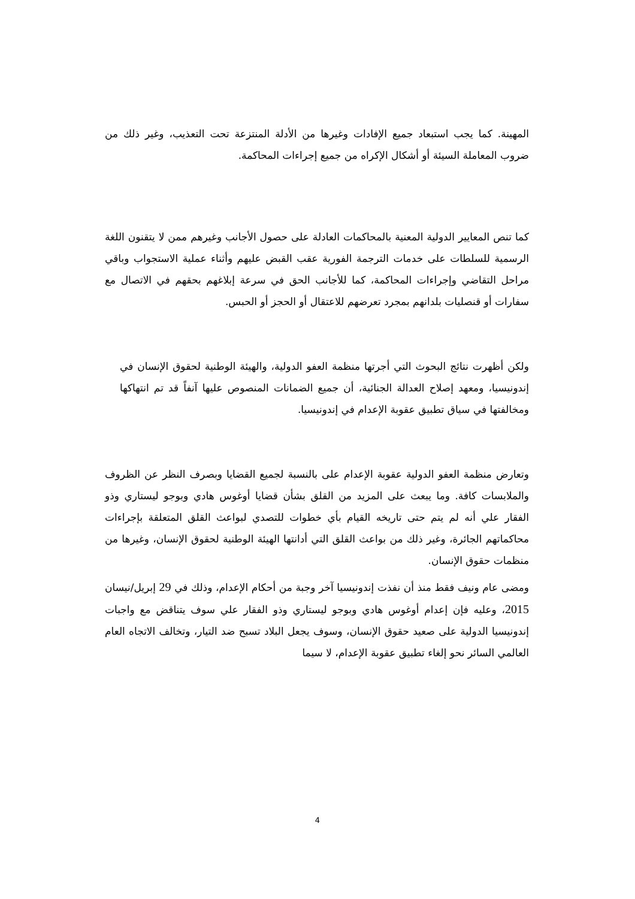المهينة. كما يجب استبعاد جميع الإفادات وغيرها من الأدلة المنتزعة تحت التعذيب، وغير ذلك من ضروب المعاملة السيئة أو أشكال الإكراه من جميع إجراءات المحاكمة.
كما تنص المعايير الدولية المعنية بالمحاكمات العادلة على حصول الأجانب وغيرهم ممن لا يتقنون اللغة الرسمية للسلطات على خدمات الترجمة الفورية عقب القبض عليهم وأثناء عملية الاستجواب وباقي مراحل التقاضي وإجراءات المحاكمة، كما للأجانب الحق في سرعة إبلاغهم بحقهم في الاتصال مع سفارات أو قنصليات بلدانهم بمجرد تعرضهم للاعتقال أو الحجز أو الحبس.
ولكن أظهرت نتائج البحوث التي أجرتها منظمة العفو الدولية، والهيئة الوطنية لحقوق الإنسان في إندونيسيا، ومعهد إصلاح العدالة الجنائية، أن جميع الضمانات المنصوص عليها آنفاً قد تم انتهاكها ومخالفتها في سياق تطبيق عقوبة الإعدام في إندونيسيا.
وتعارض منظمة العفو الدولية عقوبة الإعدام على بالنسبة لجميع القضايا وبصرف النظر عن الظروف والملابسات كافة. وما يبعث على المزيد من القلق بشأن قضايا أوغوس هادي وبوجو ليستاري وذو الفقار علي أنه لم يتم حتى تاريخه القيام بأي خطوات للتصدي لبواعث القلق المتعلقة بإجراءات محاكماتهم الجائرة، وغير ذلك من بواعث القلق التي أدانتها الهيئة الوطنية لحقوق الإنسان، وغيرها من منظمات حقوق الإنسان.
ومضى عام ونيف فقط منذ أن نفذت إندونيسيا آخر وجبة من أحكام الإعدام، وذلك في 29 إبريل/نيسان 2015، وعليه فإن إعدام أوغوس هادي وبوجو ليستاري وذو الفقار علي سوف يتناقض مع واجبات إندونيسيا الدولية على صعيد حقوق الإنسان، وسوف يجعل البلاد تسبح ضد التيار، وتخالف الاتجاه العام العالمي السائر نحو إلغاء تطبيق عقوبة الإعدام، لا سيما
4